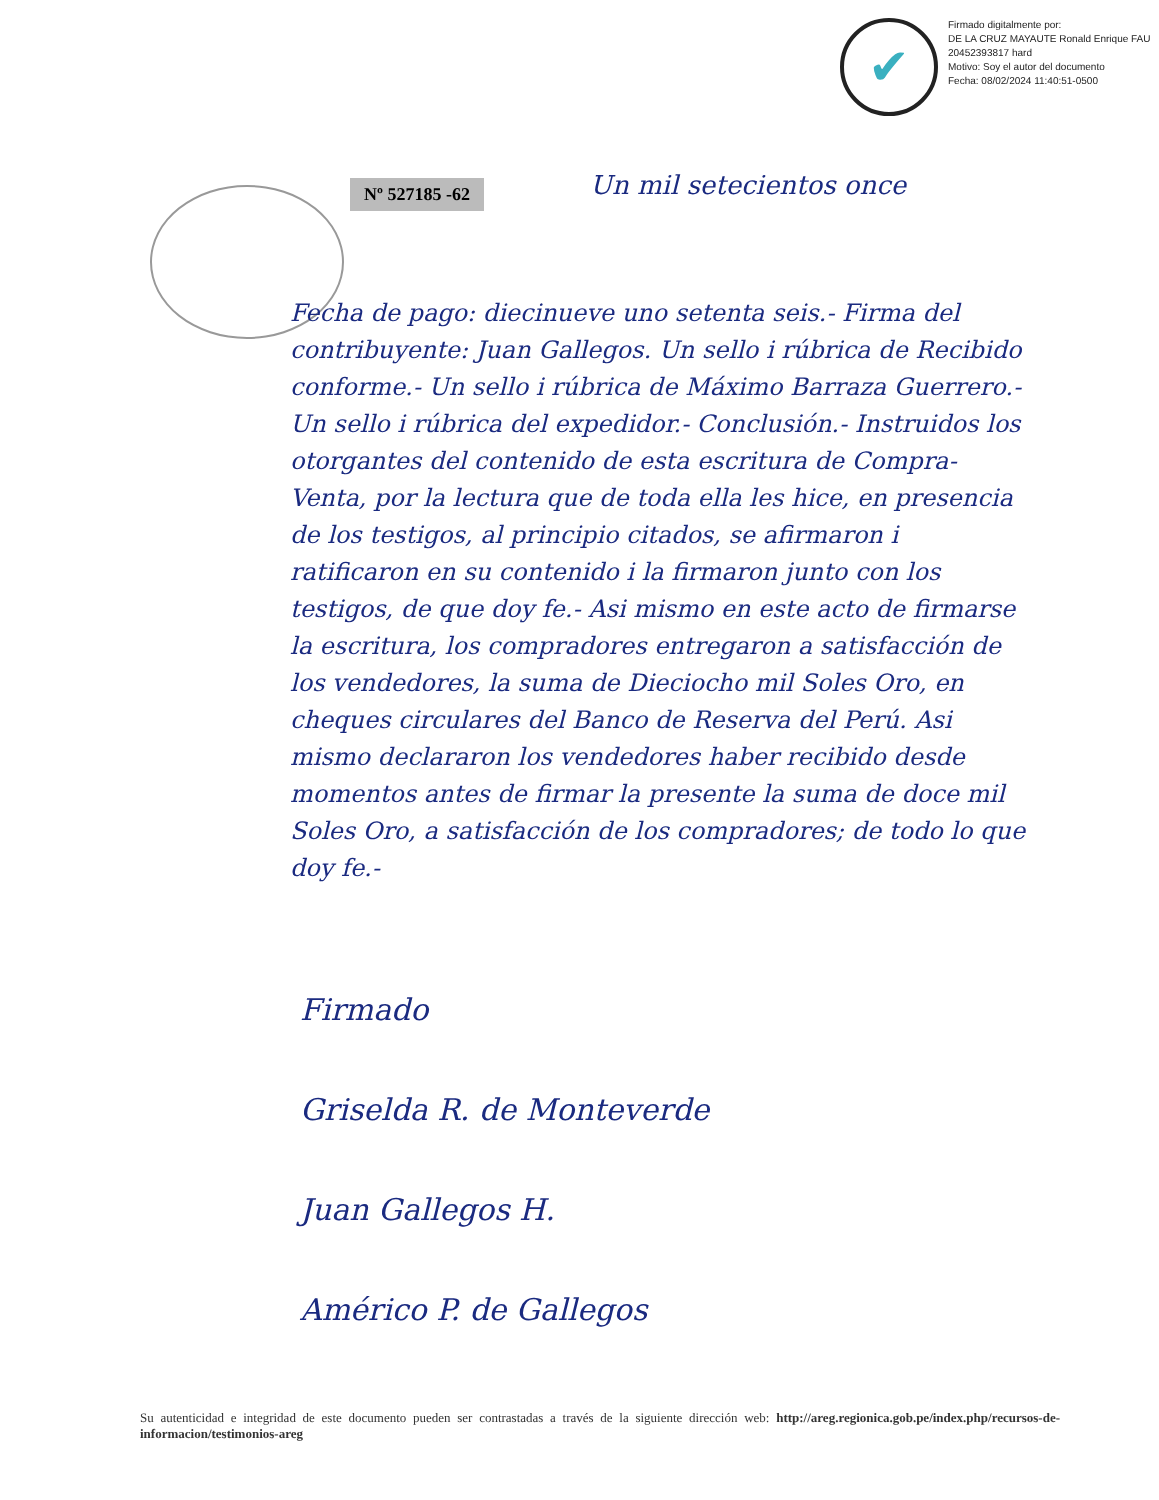✔
Firmado digitalmente por:
DE LA CRUZ MAYAUTE Ronald Enrique FAU 20452393817 hard
Motivo: Soy el autor del documento
Fecha: 08/02/2024 11:40:51-0500
Nº 527185 -62 Un mil setecientos once
Fecha de pago: diecinueve uno setenta seis.- Firma del contribuyente: Juan Gallegos. Un sello i rúbrica de Recibido conforme.- Un sello i rúbrica de Máximo Barraza Guerrero.- Un sello i rúbrica del expedidor.- Conclusión.- Instruidos los otorgantes del contenido de esta escritura de Compra-Venta, por la lectura que de toda ella les hice, en presencia de los testigos, al principio citados, se afirmaron i ratificaron en su contenido i la firmaron junto con los testigos, de que doy fe.- Asi mismo en este acto de firmarse la escritura, los compradores entregaron a satisfacción de los vendedores, la suma de Dieciocho mil Soles Oro, en cheques circulares del Banco de Reserva del Perú. Asi mismo declararon los vendedores haber recibido desde momentos antes de firmar la presente la suma de doce mil Soles Oro, a satisfacción de los compradores; de todo lo que doy fe.-
Firmado
Griselda R. de Monteverde
Juan Gallegos H.
Américo P. de Gallegos
Su autenticidad e integridad de este documento pueden ser contrastadas a través de la siguiente dirección web: http://areg.regionica.gob.pe/index.php/recursos-de-informacion/testimonios-areg